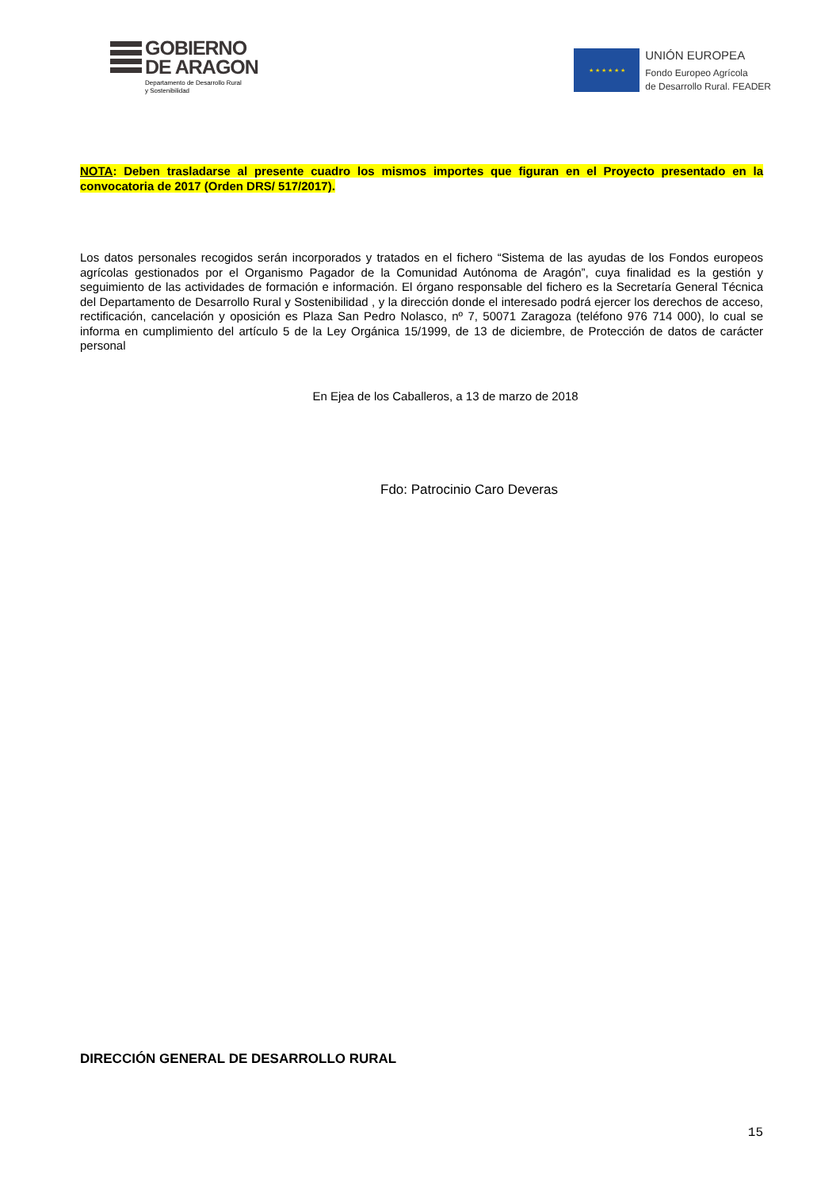GOBIERNO
DE ARAGON
Departamento de Desarrollo Rural
y Sostenibilidad
★ ★ ★ ★ ★ ★
UNIÓN EUROPEA
Fondo Europeo Agrícola
de Desarrollo Rural. FEADER
NOTA: Deben trasladarse al presente cuadro los mismos importes que figuran en el Proyecto presentado en la convocatoria de 2017 (Orden DRS/ 517/2017).
Los datos personales recogidos serán incorporados y tratados en el fichero “Sistema de las ayudas de los Fondos europeos agrícolas gestionados por el Organismo Pagador de la Comunidad Autónoma de Aragón”, cuya finalidad es la gestión y seguimiento de las actividades de formación e información. El órgano responsable del fichero es la Secretaría General Técnica del Departamento de Desarrollo Rural y Sostenibilidad , y la dirección donde el interesado podrá ejercer los derechos de acceso, rectificación, cancelación y oposición es Plaza San Pedro Nolasco, nº 7, 50071 Zaragoza (teléfono 976 714 000), lo cual se informa en cumplimiento del artículo 5 de la Ley Orgánica 15/1999, de 13 de diciembre, de Protección de datos de carácter personal
En Ejea de los Caballeros, a 13 de marzo de 2018
Fdo: Patrocinio Caro Deveras
DIRECCIÓN GENERAL DE DESARROLLO RURAL
15